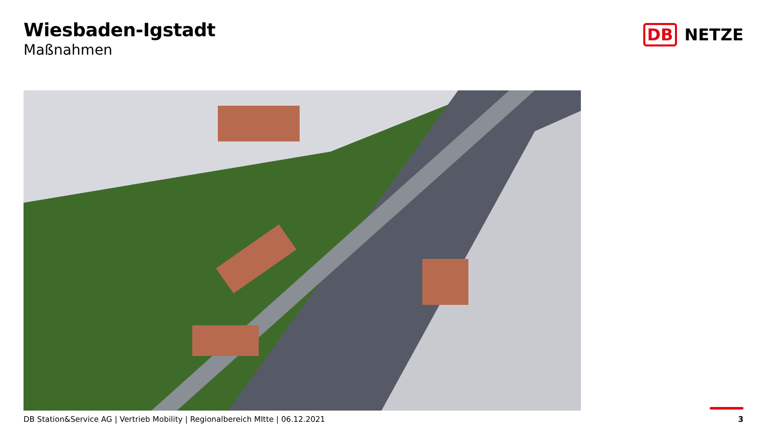Wiesbaden-Igstadt
Maßnahmen
DB NETZE
DB Station&Service AG | Vertrieb Mobility | Regionalbereich MItte | 06.12.2021
3